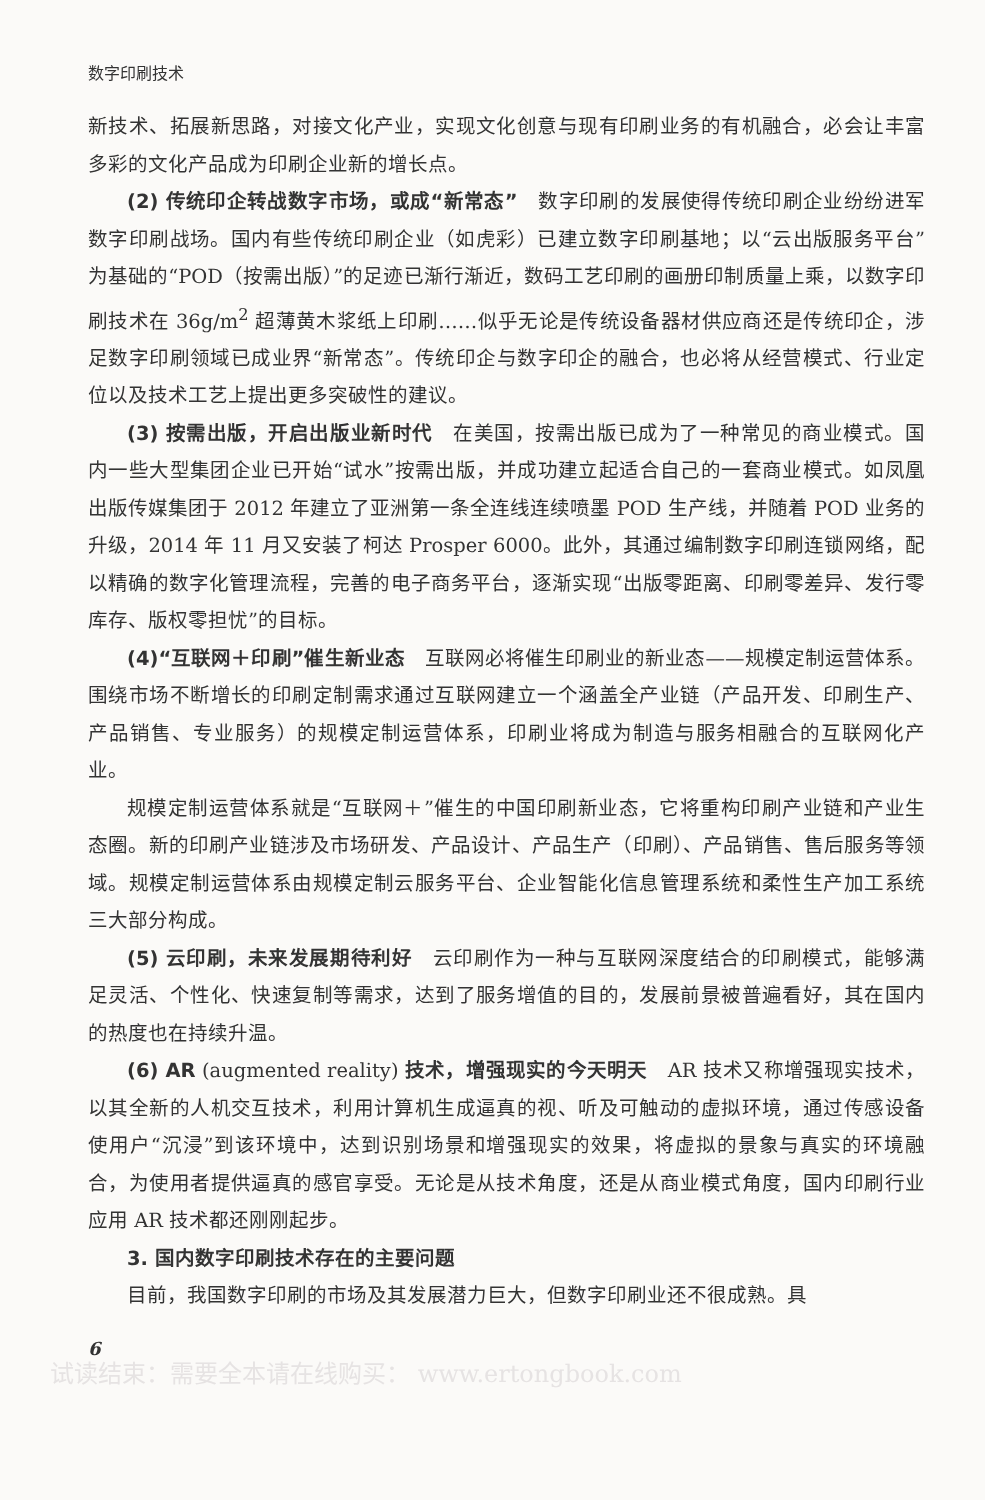数字印刷技术
新技术、拓展新思路，对接文化产业，实现文化创意与现有印刷业务的有机融合，必会让丰富多彩的文化产品成为印刷企业新的增长点。
(2) 传统印企转战数字市场，或成“新常态”　数字印刷的发展使得传统印刷企业纷纷进军数字印刷战场。国内有些传统印刷企业（如虎彩）已建立数字印刷基地；以“云出版服务平台”为基础的“POD（按需出版）”的足迹已渐行渐近，数码工艺印刷的画册印制质量上乘，以数字印刷技术在 36g/m<sup>2</sup> 超薄黄木浆纸上印刷……似乎无论是传统设备器材供应商还是传统印企，涉足数字印刷领域已成业界“新常态”。传统印企与数字印企的融合，也必将从经营模式、行业定位以及技术工艺上提出更多突破性的建议。
(3) 按需出版，开启出版业新时代　在美国，按需出版已成为了一种常见的商业模式。国内一些大型集团企业已开始“试水”按需出版，并成功建立起适合自己的一套商业模式。如凤凰出版传媒集团于 2012 年建立了亚洲第一条全连线连续喷墨 POD 生产线，并随着 POD 业务的升级，2014 年 11 月又安装了柯达 Prosper 6000。此外，其通过编制数字印刷连锁网络，配以精确的数字化管理流程，完善的电子商务平台，逐渐实现“出版零距离、印刷零差异、发行零库存、版权零担忧”的目标。
(4)“互联网＋印刷”催生新业态　互联网必将催生印刷业的新业态——规模定制运营体系。围绕市场不断增长的印刷定制需求通过互联网建立一个涵盖全产业链（产品开发、印刷生产、产品销售、专业服务）的规模定制运营体系，印刷业将成为制造与服务相融合的互联网化产业。
规模定制运营体系就是“互联网＋”催生的中国印刷新业态，它将重构印刷产业链和产业生态圈。新的印刷产业链涉及市场研发、产品设计、产品生产（印刷）、产品销售、售后服务等领域。规模定制运营体系由规模定制云服务平台、企业智能化信息管理系统和柔性生产加工系统三大部分构成。
(5) 云印刷，未来发展期待利好　云印刷作为一种与互联网深度结合的印刷模式，能够满足灵活、个性化、快速复制等需求，达到了服务增值的目的，发展前景被普遍看好，其在国内的热度也在持续升温。
(6) AR (augmented reality) 技术，增强现实的今天明天　AR 技术又称增强现实技术，以其全新的人机交互技术，利用计算机生成逼真的视、听及可触动的虚拟环境，通过传感设备使用户“沉浸”到该环境中，达到识别场景和增强现实的效果，将虚拟的景象与真实的环境融合，为使用者提供逼真的感官享受。无论是从技术角度，还是从商业模式角度，国内印刷行业应用 AR 技术都还刚刚起步。
3. 国内数字印刷技术存在的主要问题
目前，我国数字印刷的市场及其发展潜力巨大，但数字印刷业还不很成熟。具
6
试读结束：需要全本请在线购买： www.ertongbook.com